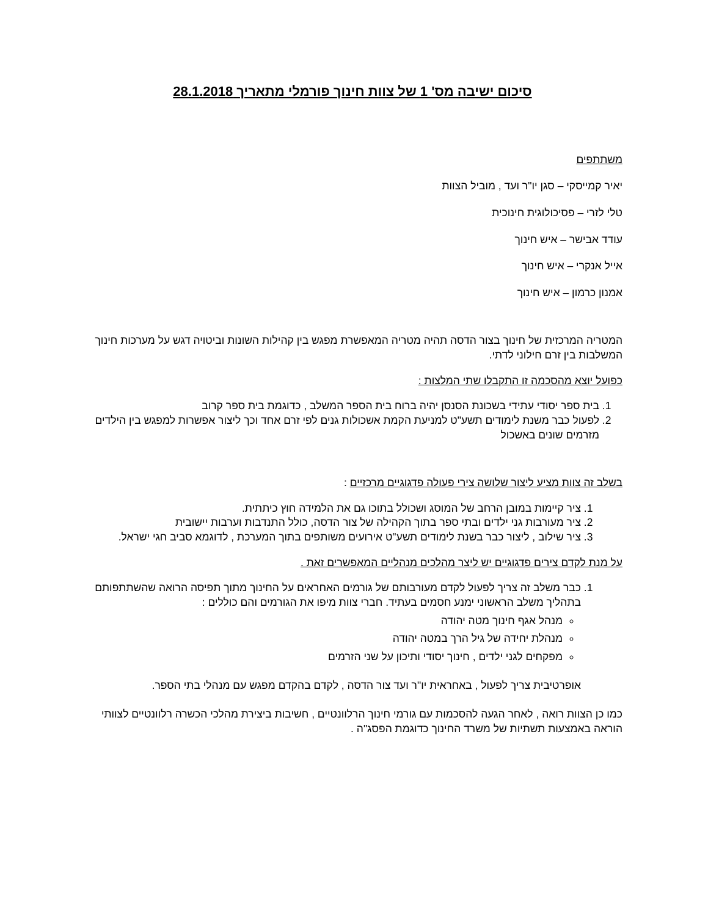סיכום ישיבה מס' 1 של צוות חינוך פורמלי מתאריך 28.1.2018
משתתפים
יאיר קמייסקי – סגן יו"ר ועד , מוביל הצוות
טלי לזרי – פסיכולוגית חינוכית
עודד אבישר – איש חינוך
אייל אנקרי – איש חינוך
אמנון כרמון – איש חינוך
המטריה המרכזית של חינוך בצור הדסה תהיה מטריה המאפשרת מפגש בין קהילות השונות וביטויה דגש על מערכות חינוך המשלבות בין זרם חילוני לדתי.
כפועל יוצא מהסכמה זו התקבלו שתי המלצות :
1. בית ספר יסודי עתידי בשכונת הסנסן יהיה ברוח בית הספר המשלב , כדוגמת בית ספר קרוב
2. לפעול כבר משנת לימודים תשע"ט למניעת הקמת אשכולות גנים לפי זרם אחד וכך ליצור אפשרות למפגש בין הילדים מזרמים שונים באשכול
בשלב זה צוות מציע ליצור שלושה צירי פעולה פדגוגיים מרכזיים :
1. ציר קיימות במובן הרחב של המוסג ושכולל בתוכו גם את הלמידה חוץ כיתתית.
2. ציר מעורבות גני ילדים ובתי ספר בתוך הקהילה של צור הדסה, כולל התנדבות וערבות יישובית
3. ציר שילוב , ליצור כבר בשנת לימודים תשע"ט אירועים משותפים בתוך המערכת , לדוגמא סביב חגי ישראל.
על מנת לקדם צירים פדגוגיים יש ליצר מהלכים מנהליים המאפשרים זאת .
1. כבר משלב זה צריך לפעול לקדם מעורבותם של גורמים האחראים על החינוך מתוך תפיסה הרואה שהשתתפותם בתהליך משלב הראשוני ימנע חסמים בעתיד. חברי צוות מיפו את הגורמים והם כוללים :
מנהל אגף חינוך מטה יהודה
מנהלת יחידה של גיל הרך במטה יהודה
מפקחים לגני ילדים , חינוך יסודי ותיכון על שני הזרמים
אופרטיבית צריך לפעול , באחראית יו"ר ועד צור הדסה , לקדם בהקדם מפגש עם מנהלי בתי הספר.
כמו כן הצוות רואה , לאחר הגעה להסכמות עם גורמי חינוך הרלוונטיים , חשיבות ביצירת מהלכי הכשרה רלוונטיים לצוותי הוראה באמצעות תשתיות של משרד החינוך כדוגמת הפסג"ה .